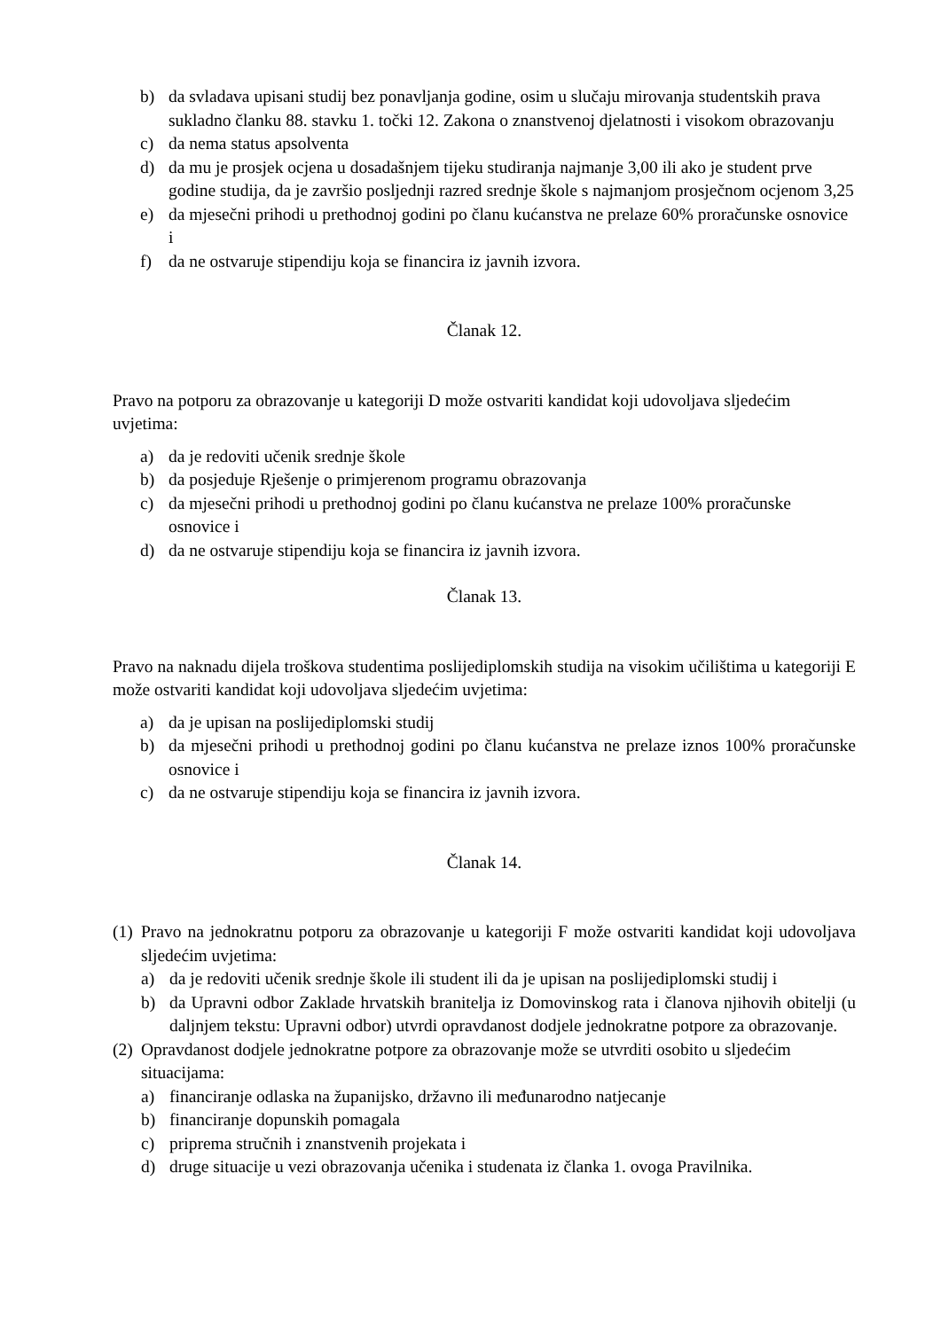b) da svladava upisani studij bez ponavljanja godine, osim u slučaju mirovanja studentskih prava sukladno članku 88. stavku 1. točki 12. Zakona o znanstvenoj djelatnosti i visokom obrazovanju
c) da nema status apsolventa
d) da mu je prosjek ocjena u dosadašnjem tijeku studiranja najmanje 3,00 ili ako je student prve godine studija, da je završio posljednji razred srednje škole s najmanjom prosječnom ocjenom 3,25
e) da mjesečni prihodi u prethodnoj godini po članu kućanstva ne prelaze 60% proračunske osnovice i
f) da ne ostvaruje stipendiju koja se financira iz javnih izvora.
Članak 12.
Pravo na potporu za obrazovanje u kategoriji D može ostvariti kandidat koji udovoljava sljedećim uvjetima:
a) da je redoviti učenik srednje škole
b) da posjeduje Rješenje o primjerenom programu obrazovanja
c) da mjesečni prihodi u prethodnoj godini po članu kućanstva ne prelaze 100% proračunske osnovice i
d) da ne ostvaruje stipendiju koja se financira iz javnih izvora.
Članak 13.
Pravo na naknadu dijela troškova studentima poslijediplomskih studija na visokim učilištima u kategoriji E može ostvariti kandidat koji udovoljava sljedećim uvjetima:
a) da je upisan na poslijediplomski studij
b) da mjesečni prihodi u prethodnoj godini po članu kućanstva ne prelaze iznos 100% proračunske osnovice i
c) da ne ostvaruje stipendiju koja se financira iz javnih izvora.
Članak 14.
(1)
Pravo na jednokratnu potporu za obrazovanje u kategoriji F može ostvariti kandidat koji udovoljava sljedećim uvjetima:
a) da je redoviti učenik srednje škole ili student ili da je upisan na poslijediplomski studij i
b) da Upravni odbor Zaklade hrvatskih branitelja iz Domovinskog rata i članova njihovih obitelji (u daljnjem tekstu: Upravni odbor) utvrdi opravdanost dodjele jednokratne potpore za obrazovanje.
(2)
Opravdanost dodjele jednokratne potpore za obrazovanje može se utvrditi osobito u sljedećim situacijama:
a) financiranje odlaska na županijsko, državno ili međunarodno natjecanje
b) financiranje dopunskih pomagala
c) priprema stručnih i znanstvenih projekata i
d) druge situacije u vezi obrazovanja učenika i studenata iz članka 1. ovoga Pravilnika.